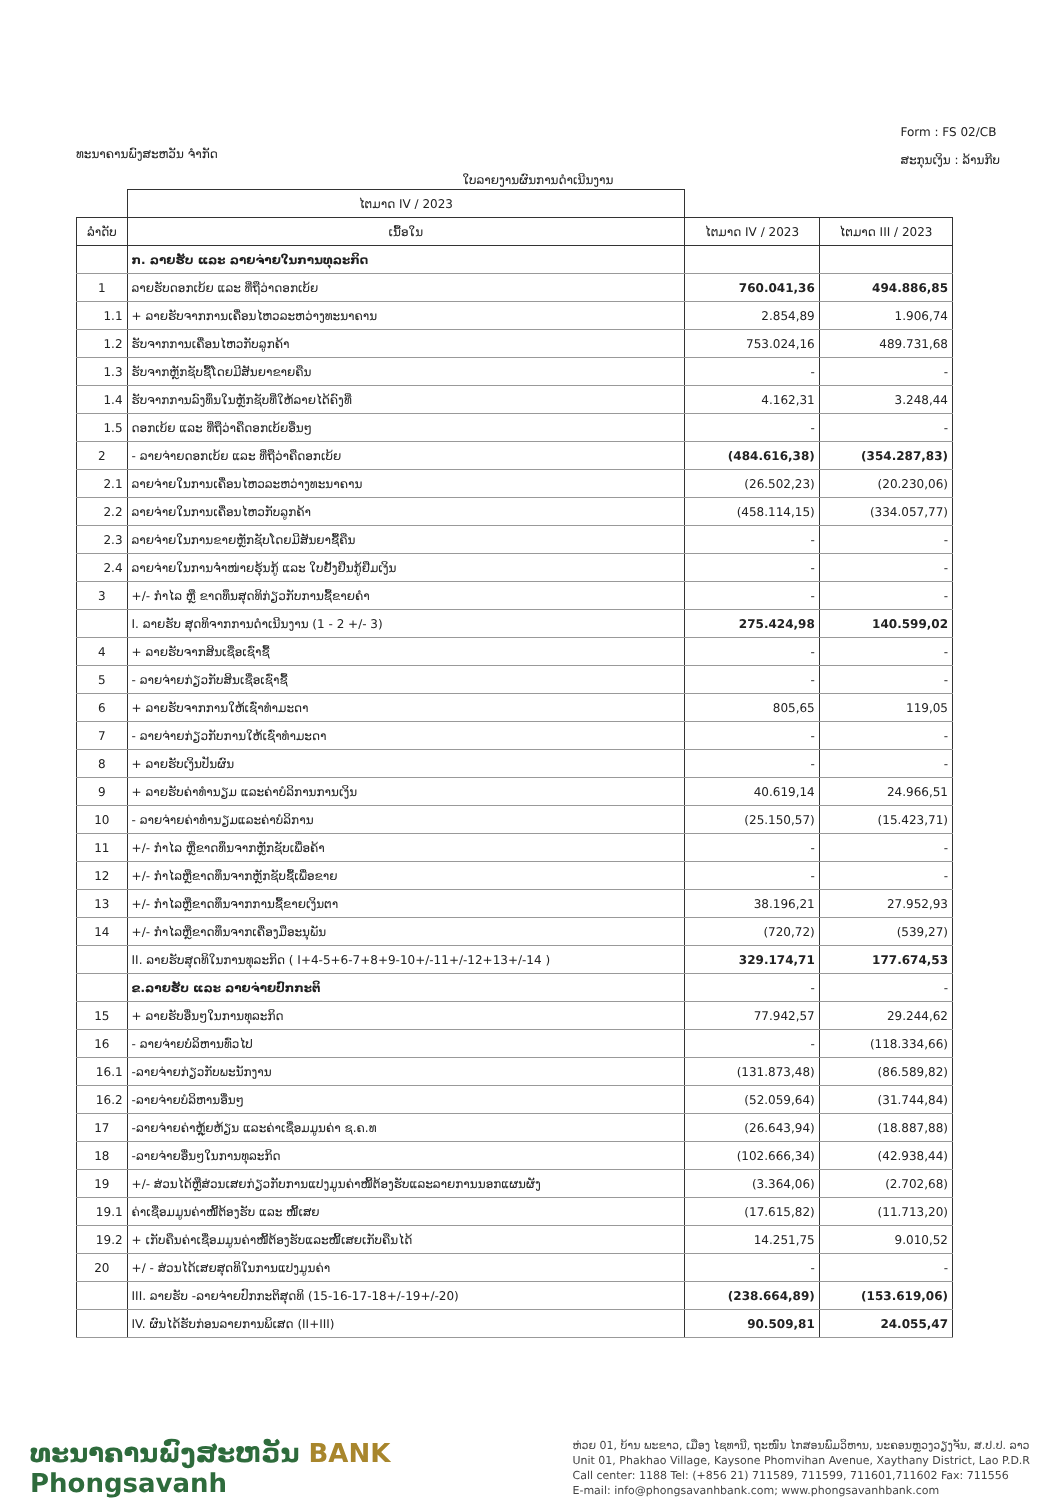ທະນາຄານພົງສະຫວັນ ຈຳກັດ
Form : FS 02/CB
ສະກຸນເງິນ : ລ້ານກີບ
ໃບລາຍງານຜົນການດຳເນີນງານ
| | ໄຕມາດ IV / 2023 | | |
| --- | --- | --- | --- |
| ລຳດັບ | ເນື້ອໃນ | ໄຕມາດ IV / 2023 | ໄຕມາດ III / 2023 |
| | ກ. ລາຍຮັບ ແລະ ລາຍຈ່າຍໃນການທຸລະກິດ | | |
| 1 | ລາຍຮັບດອກເບ້ຍ ແລະ ທີ່ຖືວ່າດອກເບ້ຍ | 760.041,36 | 494.886,85 |
| 1.1 | + ລາຍຮັບຈາກການເຄື່ອນໄຫວລະຫວ່າງທະນາຄານ | 2.854,89 | 1.906,74 |
| 1.2 | ຮັບຈາກການເຄື່ອນໄຫວກັບລູກຄ້າ | 753.024,16 | 489.731,68 |
| 1.3 | ຮັບຈາກຫຼັກຊັບຊື້ໂດຍມີສັນຍາຂາຍຄືນ | - | - |
| 1.4 | ຮັບຈາກການລົງທຶນໃນຫຼັກຊັບທີ່ໃຫ້ລາຍໄດ້ຄົງທີ່ | 4.162,31 | 3.248,44 |
| 1.5 | ດອກເບ້ຍ ແລະ ທີ່ຖືວ່າຄືດອກເບ້ຍອື່ນໆ | - | - |
| 2 | - ລາຍຈ່າຍດອກເບ້ຍ ແລະ ທີ່ຖືວ່າຄືດອກເບ້ຍ | (484.616,38) | (354.287,83) |
| 2.1 | ລາຍຈ່າຍໃນການເຄື່ອນໄຫວລະຫວ່າງທະນາຄານ | (26.502,23) | (20.230,06) |
| 2.2 | ລາຍຈ່າຍໃນການເຄື່ອນໄຫວກັບລູກຄ້າ | (458.114,15) | (334.057,77) |
| 2.3 | ລາຍຈ່າຍໃນການຂາຍຫຼັກຊັບໂດຍມີສັນຍາຊື້ຄືນ | - | - |
| 2.4 | ລາຍຈ່າຍໃນການຈຳໜ່າຍຮຸ້ນກູ້ ແລະ ໃບຢັ້ງຢືນກູ້ຢືມເງິນ | - | - |
| 3 | +/- ກຳໄລ ຫຼື ຂາດທຶນສຸດທິກ່ຽວກັບການຊື້ຂາຍຄຳ | - | - |
| | I. ລາຍຮັບ ສຸດທິຈາກການດຳເນີນງານ (1 - 2 +/- 3) | 275.424,98 | 140.599,02 |
| 4 | + ລາຍຮັບຈາກສິນເຊື່ອເຊົ່າຊື້ | - | - |
| 5 | - ລາຍຈ່າຍກ່ຽວກັບສິນເຊື່ອເຊົ່າຊື້ | - | - |
| 6 | + ລາຍຮັບຈາກການໃຫ້ເຊົ່າທຳມະດາ | 805,65 | 119,05 |
| 7 | - ລາຍຈ່າຍກ່ຽວກັບການໃຫ້ເຊົ່າທຳມະດາ | - | - |
| 8 | + ລາຍຮັບເງິນປັນຜົນ | - | - |
| 9 | + ລາຍຮັບຄ່າທຳນຽມ ແລະຄ່າບໍລິການການເງິນ | 40.619,14 | 24.966,51 |
| 10 | - ລາຍຈ່າຍຄ່າທຳນຽມແລະຄ່າບໍລິການ | (25.150,57) | (15.423,71) |
| 11 | +/- ກຳໄລ ຫຼືຂາດທຶນຈາກຫຼັກຊັບເພື່ອຄ້າ | - | - |
| 12 | +/- ກຳໄລຫຼືຂາດທຶນຈາກຫຼັກຊັບຊື້ເພື່ອຂາຍ | - | - |
| 13 | +/- ກຳໄລຫຼືຂາດທຶນຈາກການຊື້ຂາຍເງິນຕາ | 38.196,21 | 27.952,93 |
| 14 | +/- ກຳໄລຫຼືຂາດທຶນຈາກເຄື່ອງມືອະນຸພັນ | (720,72) | (539,27) |
| | II. ລາຍຮັບສຸດທິໃນການທຸລະກິດ ( I+4-5+6-7+8+9-10+/-11+/-12+13+/-14 ) | 329.174,71 | 177.674,53 |
| | ຂ.ລາຍຮັບ ແລະ ລາຍຈ່າຍປົກກະຕິ | - | - |
| 15 | + ລາຍຮັບອື່ນໆໃນການທຸລະກິດ | 77.942,57 | 29.244,62 |
| 16 | - ລາຍຈ່າຍບໍລິຫານທົ່ວໄປ | - | (118.334,66) |
| 16.1 | -ລາຍຈ່າຍກ່ຽວກັບພະນັກງານ | (131.873,48) | (86.589,82) |
| 16.2 | -ລາຍຈ່າຍບໍລິຫານອື່ນໆ | (52.059,64) | (31.744,84) |
| 17 | -ລາຍຈ່າຍຄ່າຫຼຸ້ຍຫ້ຽນ ແລະຄ່າເຊື່ອມມູນຄ່າ ຊ.ຄ.ທ | (26.643,94) | (18.887,88) |
| 18 | -ລາຍຈ່າຍອື່ນໆໃນການທຸລະກິດ | (102.666,34) | (42.938,44) |
| 19 | +/- ສ່ວນໄດ້ຫຼືສ່ວນເສຍກ່ຽວກັບການແປງມູນຄ່າໜີ້ຕ້ອງຮັບແລະລາຍການນອກແຜນຜັງ | (3.364,06) | (2.702,68) |
| 19.1 | ຄ່າເຊື່ອມມູນຄ່າໜີ້ຕ້ອງຮັບ ແລະ ໜີ້ເສຍ | (17.615,82) | (11.713,20) |
| 19.2 | + ເກັບຄືນຄ່າເຊື່ອມມູນຄ່າໜີ້ຕ້ອງຮັບແລະໜີ້ເສຍເກັບຄືນໄດ້ | 14.251,75 | 9.010,52 |
| 20 | +/ - ສ່ວນໄດ້ເສຍສຸດທິໃນການແປງມູນຄ່າ | - | - |
| | III. ລາຍຮັບ -ລາຍຈ່າຍປົກກະຕິສຸດທິ (15-16-17-18+/-19+/-20) | (238.664,89) | (153.619,06) |
| | IV. ຜົນໄດ້ຮັບກ່ອນລາຍການພິເສດ (II+III) | 90.509,81 | 24.055,47 |
ທະນາຄານພົງສະຫວັນ BANK
Phongsavanh
ຫ່ວຍ 01, ບ້ານ ພະຂາວ, ເມືອງ ໄຊທານີ, ຖະໜົນ ໄກສອນພົມວິຫານ, ນະຄອນຫຼວງວຽງຈັນ, ສ.ປ.ປ. ລາວ
Unit 01, Phakhao Village, Kaysone Phomvihan Avenue, Xaythany District, Lao P.D.R
Call center: 1188 Tel: (+856 21) 711589, 711599, 711601,711602 Fax: 711556
E-mail: info@phongsavanhbank.com; www.phongsavanhbank.com